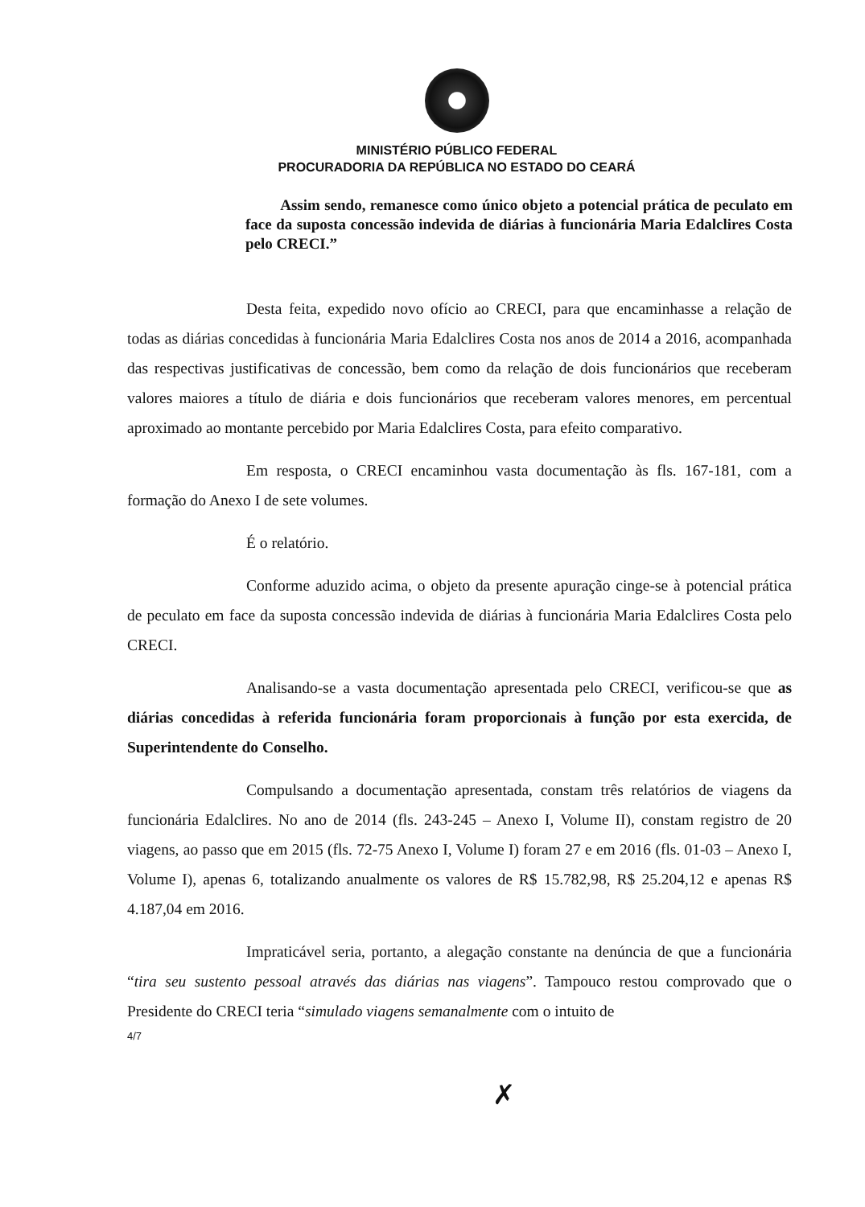MINISTÉRIO PÚBLICO FEDERAL
PROCURADORIA DA REPÚBLICA NO ESTADO DO CEARÁ
Assim sendo, remanesce como único objeto a potencial prática de peculato em face da suposta concessão indevida de diárias à funcionária Maria Edalclires Costa pelo CRECI.”
Desta feita, expedido novo ofício ao CRECI, para que encaminhasse a relação de todas as diárias concedidas à funcionária Maria Edalclires Costa nos anos de 2014 a 2016, acompanhada das respectivas justificativas de concessão, bem como da relação de dois funcionários que receberam valores maiores a título de diária e dois funcionários que receberam valores menores, em percentual aproximado ao montante percebido por Maria Edalclires Costa, para efeito comparativo.
Em resposta, o CRECI encaminhou vasta documentação às fls. 167-181, com a formação do Anexo I de sete volumes.
É o relatório.
Conforme aduzido acima, o objeto da presente apuração cinge-se à potencial prática de peculato em face da suposta concessão indevida de diárias à funcionária Maria Edalclires Costa pelo CRECI.
Analisando-se a vasta documentação apresentada pelo CRECI, verificou-se que as diárias concedidas à referida funcionária foram proporcionais à função por esta exercida, de Superintendente do Conselho.
Compulsando a documentação apresentada, constam três relatórios de viagens da funcionária Edalclires. No ano de 2014 (fls. 243-245 – Anexo I, Volume II), constam registro de 20 viagens, ao passo que em 2015 (fls. 72-75 Anexo I, Volume I) foram 27 e em 2016 (fls. 01-03 – Anexo I, Volume I), apenas 6, totalizando anualmente os valores de R$ 15.782,98, R$ 25.204,12 e apenas R$ 4.187,04 em 2016.
Impraticável seria, portanto, a alegação constante na denúncia de que a funcionária “tira seu sustento pessoal através das diárias nas viagens”. Tampouco restou comprovado que o Presidente do CRECI teria “simulado viagens semanalmente com o intuito de
4/7
✗